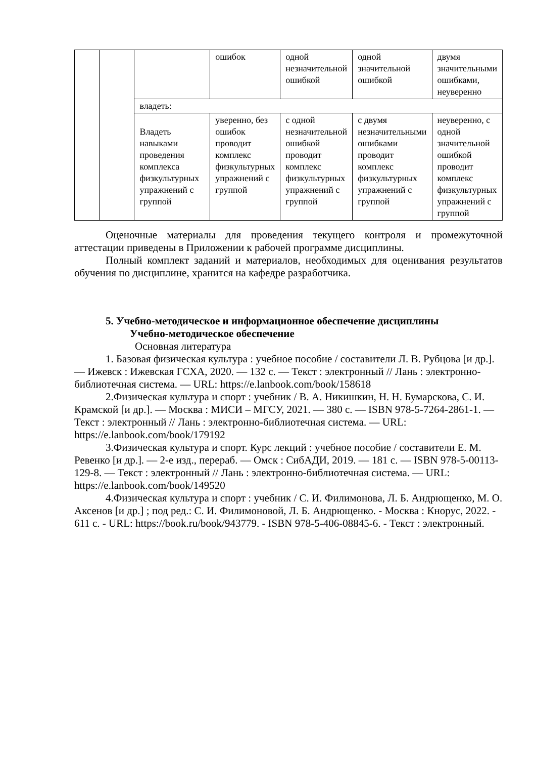| | | | ошибок | одной незначительной ошибкой | одной значительной ошибкой | двумя значительными ошибками, неуверенно |
| | | владеть: | | | | |
| | | Владеть навыками проведения комплекса физкультурных упражнений с группой | уверенно, без ошибок проводит комплекс физкультурных упражнений с группой | с одной незначительной ошибкой проводит комплекс физкультурных упражнений с группой | с двумя незначительными ошибками проводит комплекс физкультурных упражнений с группой | неуверенно, с одной значительной ошибкой проводит комплекс физкультурных упражнений с группой |
Оценочные материалы для проведения текущего контроля и промежуточной аттестации приведены в Приложении к рабочей программе дисциплины.
Полный комплект заданий и материалов, необходимых для оценивания результатов обучения по дисциплине, хранится на кафедре разработчика.
5. Учебно-методическое и информационное обеспечение дисциплины
Учебно-методическое обеспечение
Основная литература
1. Базовая физическая культура : учебное пособие / составители Л. В. Рубцова [и др.]. — Ижевск : Ижевская ГСХА, 2020. — 132 с. — Текст : электронный // Лань : электронно-библиотечная система. — URL: https://e.lanbook.com/book/158618
2.Физическая культура и спорт : учебник / В. А. Никишкин, Н. Н. Бумарскова, С. И. Крамской [и др.]. — Москва : МИСИ – МГСУ, 2021. — 380 с. — ISBN 978-5-7264-2861-1. — Текст : электронный // Лань : электронно-библиотечная система. — URL: https://e.lanbook.com/book/179192
3.Физическая культура и спорт. Курс лекций : учебное пособие / составители Е. М. Ревенко [и др.]. — 2-е изд., перераб. — Омск : СибАДИ, 2019. — 181 с. — ISBN 978-5-00113-129-8. — Текст : электронный // Лань : электронно-библиотечная система. — URL: https://e.lanbook.com/book/149520
4.Физическая культура и спорт : учебник / С. И. Филимонова, Л. Б. Андрющенко, М. О. Аксенов [и др.] ; под ред.: С. И. Филимоновой, Л. Б. Андрющенко. - Москва : Кнорус, 2022. - 611 с. - URL: https://book.ru/book/943779. - ISBN 978-5-406-08845-6. - Текст : электронный.